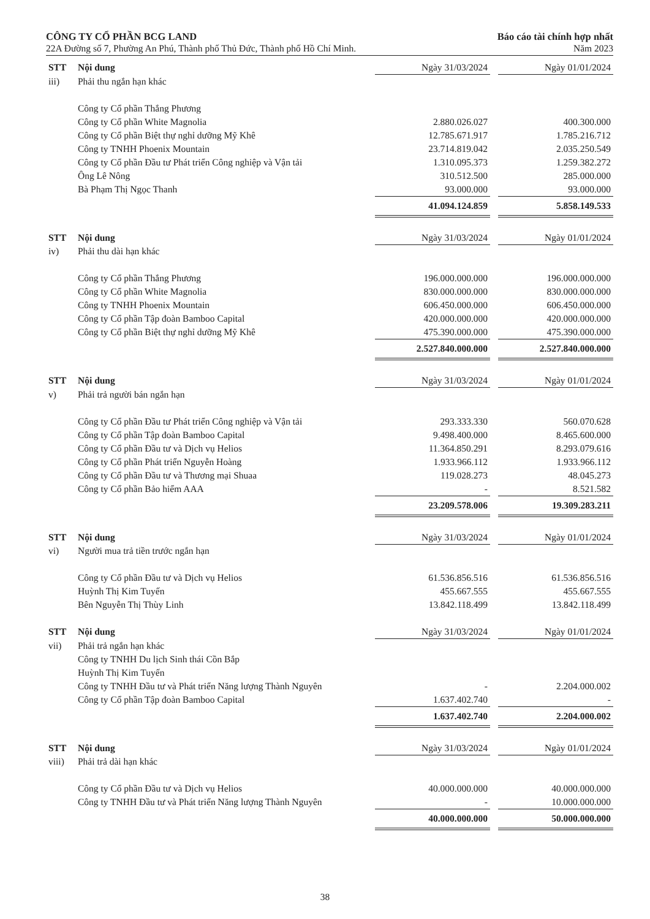CÔNG TY CỔ PHẦN BCG LAND
22A Đường số 7, Phường An Phú, Thành phố Thủ Đức, Thành phố Hồ Chí Minh.
Báo cáo tài chính hợp nhất
Năm 2023
| STT | Nội dung | Ngày 31/03/2024 | | Ngày 01/01/2024 |
| --- | --- | --- | --- | --- |
| iii) | Phải thu ngắn hạn khác | | | |
| | Công ty Cổ phần Thắng Phương | | | |
| | Công ty Cổ phần White Magnolia | 2.880.026.027 | | 400.300.000 |
| | Công ty Cổ phần Biệt thự nghỉ dưỡng Mỹ Khê | 12.785.671.917 | | 1.785.216.712 |
| | Công ty TNHH Phoenix Mountain | 23.714.819.042 | | 2.035.250.549 |
| | Công ty Cổ phần Đầu tư Phát triển Công nghiệp và Vận tải | 1.310.095.373 | | 1.259.382.272 |
| | Ông Lê Nông | 310.512.500 | | 285.000.000 |
| | Bà Phạm Thị Ngọc Thanh | 93.000.000 | | 93.000.000 |
| | | 41.094.124.859 | | 5.858.149.533 |
| STT | Nội dung | Ngày 31/03/2024 | | Ngày 01/01/2024 |
| --- | --- | --- | --- | --- |
| iv) | Phải thu dài hạn khác | | | |
| | Công ty Cổ phần Thắng Phương | 196.000.000.000 | | 196.000.000.000 |
| | Công ty Cổ phần White Magnolia | 830.000.000.000 | | 830.000.000.000 |
| | Công ty TNHH Phoenix Mountain | 606.450.000.000 | | 606.450.000.000 |
| | Công ty Cổ phần Tập đoàn Bamboo Capital | 420.000.000.000 | | 420.000.000.000 |
| | Công ty Cổ phần Biệt thự nghỉ dưỡng Mỹ Khê | 475.390.000.000 | | 475.390.000.000 |
| | | 2.527.840.000.000 | | 2.527.840.000.000 |
| STT | Nội dung | Ngày 31/03/2024 | | Ngày 01/01/2024 |
| --- | --- | --- | --- | --- |
| v) | Phải trả người bán ngắn hạn | | | |
| | Công ty Cổ phần Đầu tư Phát triển Công nghiệp và Vận tải | 293.333.330 | | 560.070.628 |
| | Công ty Cổ phần Tập đoàn Bamboo Capital | 9.498.400.000 | | 8.465.600.000 |
| | Công ty Cổ phần Đầu tư và Dịch vụ Helios | 11.364.850.291 | | 8.293.079.616 |
| | Công ty Cổ phần Phát triển Nguyễn Hoàng | 1.933.966.112 | | 1.933.966.112 |
| | Công ty Cổ phần Đầu tư và Thương mại Shuaa | 119.028.273 | | 48.045.273 |
| | Công ty Cổ phần Bảo hiểm AAA | - | | 8.521.582 |
| | | 23.209.578.006 | | 19.309.283.211 |
| STT | Nội dung | Ngày 31/03/2024 | | Ngày 01/01/2024 |
| --- | --- | --- | --- | --- |
| vi) | Người mua trả tiền trước ngắn hạn | | | |
| | Công ty Cổ phần Đầu tư và Dịch vụ Helios | 61.536.856.516 | | 61.536.856.516 |
| | Huỳnh Thị Kim Tuyến | 455.667.555 | | 455.667.555 |
| | Bên Nguyễn Thị Thùy Linh | 13.842.118.499 | | 13.842.118.499 |
| STT | Nội dung | Ngày 31/03/2024 | | Ngày 01/01/2024 |
| --- | --- | --- | --- | --- |
| vii) | Phải trả ngắn hạn khác | | | |
| | Công ty TNHH Du lịch Sinh thái Cồn Bắp | | | |
| | Huỳnh Thị Kim Tuyến | | | |
| | Công ty TNHH Đầu tư và Phát triển Năng lượng Thành Nguyên | - | | 2.204.000.002 |
| | Công ty Cổ phần Tập đoàn Bamboo Capital | 1.637.402.740 | | - |
| | | 1.637.402.740 | | 2.204.000.002 |
| STT | Nội dung | Ngày 31/03/2024 | | Ngày 01/01/2024 |
| --- | --- | --- | --- | --- |
| viii) | Phải trả dài hạn khác | | | |
| | Công ty Cổ phần Đầu tư và Dịch vụ Helios | 40.000.000.000 | | 40.000.000.000 |
| | Công ty TNHH Đầu tư và Phát triển Năng lượng Thành Nguyên | - | | 10.000.000.000 |
| | | 40.000.000.000 | | 50.000.000.000 |
38